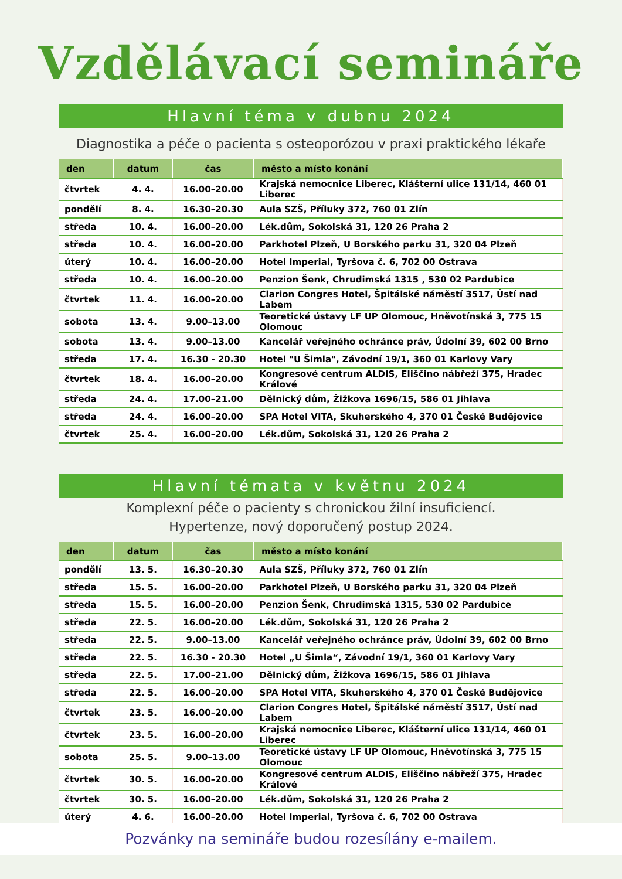Vzdělávací semináře
Hlavní téma v dubnu 2024
Diagnostika a péče o pacienta s osteoporózou v praxi praktického lékaře
| den | datum | čas | město a místo konání |
| --- | --- | --- | --- |
| čtvrtek | 4. 4. | 16.00–20.00 | Krajská nemocnice Liberec, Klášterní ulice 131/14, 460 01 Liberec |
| pondělí | 8. 4. | 16.30–20.30 | Aula SZŠ, Příluky 372, 760 01 Zlín |
| středa | 10. 4. | 16.00–20.00 | Lék.dům, Sokolská 31, 120 26 Praha 2 |
| středa | 10. 4. | 16.00–20.00 | Parkhotel Plzeň, U Borského parku 31, 320 04 Plzeň |
| úterý | 10. 4. | 16.00–20.00 | Hotel Imperial, Tyršova č. 6, 702 00 Ostrava |
| středa | 10. 4. | 16.00–20.00 | Penzion Šenk, Chrudimská 1315 , 530 02 Pardubice |
| čtvrtek | 11. 4. | 16.00–20.00 | Clarion Congres Hotel, Špitálské náměstí 3517, Ústí nad Labem |
| sobota | 13. 4. | 9.00–13.00 | Teoretické ústavy LF UP Olomouc, Hněvotínská 3, 775 15 Olomouc |
| sobota | 13. 4. | 9.00–13.00 | Kancelář veřejného ochránce práv, Údolní 39, 602 00 Brno |
| středa | 17. 4. | 16.30 - 20.30 | Hotel "U Šimla", Závodní 19/1, 360 01 Karlovy Vary |
| čtvrtek | 18. 4. | 16.00–20.00 | Kongresové centrum ALDIS, Eliščino nábřeží 375, Hradec Králové |
| středa | 24. 4. | 17.00–21.00 | Dělnický dům, Žižkova 1696/15, 586 01 Jihlava |
| středa | 24. 4. | 16.00–20.00 | SPA Hotel VITA, Skuherského 4, 370 01 České Budějovice |
| čtvrtek | 25. 4. | 16.00–20.00 | Lék.dům, Sokolská 31, 120 26 Praha 2 |
Hlavní témata v květnu 2024
Komplexní péče o pacienty s chronickou žilní insuficiencí.
Hypertenze, nový doporučený postup 2024.
| den | datum | čas | město a místo konání |
| --- | --- | --- | --- |
| pondělí | 13. 5. | 16.30–20.30 | Aula SZŠ, Příluky 372, 760 01 Zlín |
| středa | 15. 5. | 16.00–20.00 | Parkhotel Plzeň, U Borského parku 31, 320 04 Plzeň |
| středa | 15. 5. | 16.00–20.00 | Penzion Šenk, Chrudimská 1315, 530 02 Pardubice |
| středa | 22. 5. | 16.00–20.00 | Lék.dům, Sokolská 31, 120 26 Praha 2 |
| středa | 22. 5. | 9.00–13.00 | Kancelář veřejného ochránce práv, Údolní 39, 602 00 Brno |
| středa | 22. 5. | 16.30 - 20.30 | Hotel „U Šimla“, Závodní 19/1, 360 01 Karlovy Vary |
| středa | 22. 5. | 17.00–21.00 | Dělnický dům, Žižkova 1696/15, 586 01 Jihlava |
| středa | 22. 5. | 16.00–20.00 | SPA Hotel VITA, Skuherského 4, 370 01 České Budějovice |
| čtvrtek | 23. 5. | 16.00–20.00 | Clarion Congres Hotel, Špitálské náměstí 3517, Ústí nad Labem |
| čtvrtek | 23. 5. | 16.00–20.00 | Krajská nemocnice Liberec, Klášterní ulice 131/14, 460 01 Liberec |
| sobota | 25. 5. | 9.00–13.00 | Teoretické ústavy LF UP Olomouc, Hněvotínská 3, 775 15 Olomouc |
| čtvrtek | 30. 5. | 16.00–20.00 | Kongresové centrum ALDIS, Eliščino nábřeží 375, Hradec Králové |
| čtvrtek | 30. 5. | 16.00–20.00 | Lék.dům, Sokolská 31, 120 26 Praha 2 |
| úterý | 4. 6. | 16.00–20.00 | Hotel Imperial, Tyršova č. 6, 702 00 Ostrava |
Pozvánky na semináře budou rozesílány e-mailem.